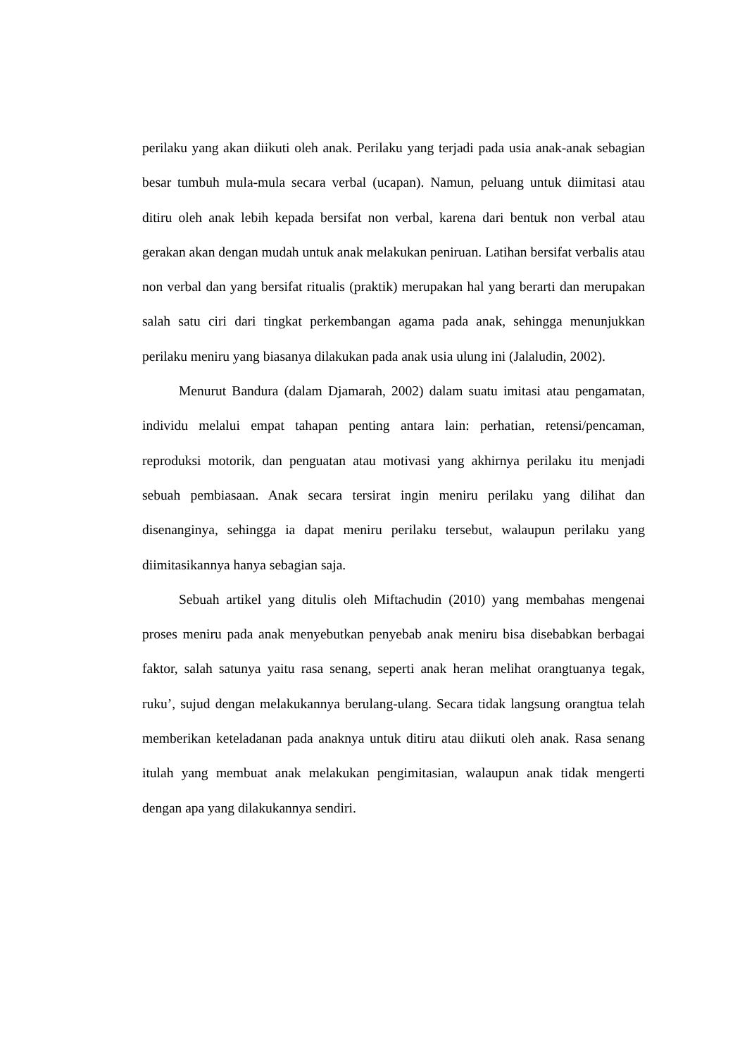perilaku yang akan diikuti oleh anak. Perilaku yang terjadi pada usia anak-anak sebagian besar tumbuh mula-mula secara verbal (ucapan). Namun, peluang untuk diimitasi atau ditiru oleh anak lebih kepada bersifat non verbal, karena dari bentuk non verbal atau gerakan akan dengan mudah untuk anak melakukan peniruan. Latihan bersifat verbalis atau non verbal dan yang bersifat ritualis (praktik) merupakan hal yang berarti dan merupakan salah satu ciri dari tingkat perkembangan agama pada anak, sehingga menunjukkan perilaku meniru yang biasanya dilakukan pada anak usia ulung ini (Jalaludin, 2002).
Menurut Bandura (dalam Djamarah, 2002) dalam suatu imitasi atau pengamatan, individu melalui empat tahapan penting antara lain: perhatian, retensi/pencaman, reproduksi motorik, dan penguatan atau motivasi yang akhirnya perilaku itu menjadi sebuah pembiasaan. Anak secara tersirat ingin meniru perilaku yang dilihat dan disenanginya, sehingga ia dapat meniru perilaku tersebut, walaupun perilaku yang diimitasikannya hanya sebagian saja.
Sebuah artikel yang ditulis oleh Miftachudin (2010) yang membahas mengenai proses meniru pada anak menyebutkan penyebab anak meniru bisa disebabkan berbagai faktor, salah satunya yaitu rasa senang, seperti anak heran melihat orangtuanya tegak, ruku’, sujud dengan melakukannya berulang-ulang. Secara tidak langsung orangtua telah memberikan keteladanan pada anaknya untuk ditiru atau diikuti oleh anak. Rasa senang itulah yang membuat anak melakukan pengimitasian, walaupun anak tidak mengerti dengan apa yang dilakukannya sendiri.